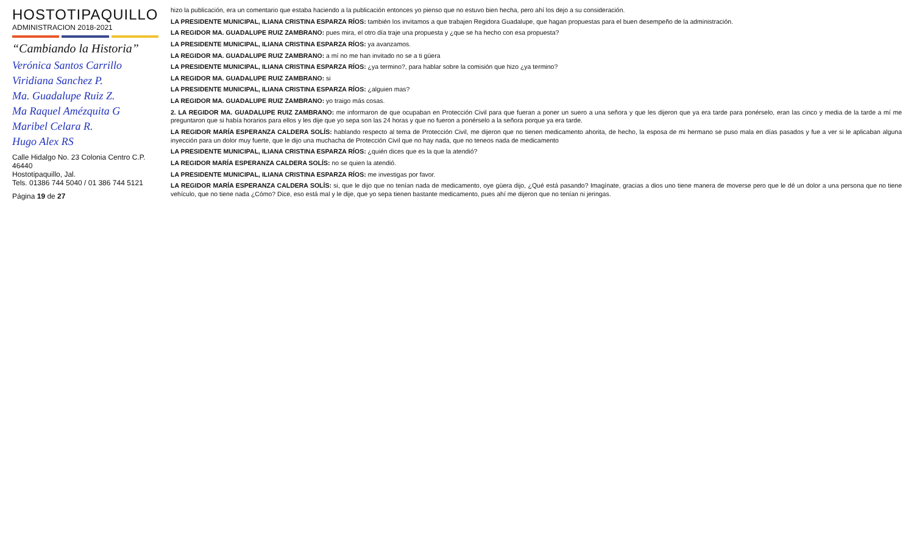HOSTOTIPAQUILLO
ADMINISTRACION 2018-2021
“Cambiando la Historia”
Verónica Santos Carrillo
Viridiana Sanchez P.
Ma. Guadalupe Ruiz Z.
Ma Raquel Amézquita G
Maribel Celara R.
Hugo Alex RS
Calle Hidalgo No. 23 Colonia Centro C.P. 46440
Hostotipaquillo, Jal.
Tels. 01386 744 5040 / 01 386 744 5121
Página 19 de 27
hizo la publicación, era un comentario que estaba haciendo a la publicación entonces yo pienso que no estuvo bien hecha, pero ahí los dejo a su consideración.
LA PRESIDENTE MUNICIPAL, ILIANA CRISTINA ESPARZA RÍOS: también los invitamos a que trabajen Regidora Guadalupe, que hagan propuestas para el buen desempeño de la administración.
LA REGIDOR MA. GUADALUPE RUIZ ZAMBRANO: pues mira, el otro día traje una propuesta y ¿que se ha hecho con esa propuesta?
LA PRESIDENTE MUNICIPAL, ILIANA CRISTINA ESPARZA RÍOS: ya avanzamos.
LA REGIDOR MA. GUADALUPE RUIZ ZAMBRANO: a mí no me han invitado no se a ti güera
LA PRESIDENTE MUNICIPAL, ILIANA CRISTINA ESPARZA RÍOS: ¿ya termino?, para hablar sobre la comisión que hizo ¿ya termino?
LA REGIDOR MA. GUADALUPE RUIZ ZAMBRANO: si
LA PRESIDENTE MUNICIPAL, ILIANA CRISTINA ESPARZA RÍOS: ¿alguien mas?
LA REGIDOR MA. GUADALUPE RUIZ ZAMBRANO: yo traigo más cosas.
2. LA REGIDOR MA. GUADALUPE RUIZ ZAMBRANO: me informaron de que ocupaban en Protección Civil para que fueran a poner un suero a una señora y que les dijeron que ya era tarde para ponérselo, eran las cinco y media de la tarde a mí me preguntaron que si había horarios para ellos y les dije que yo sepa son las 24 horas y que no fueron a ponérselo a la señora porque ya era tarde.
LA REGIDOR MARÍA ESPERANZA CALDERA SOLÍS: hablando respecto al tema de Protección Civil, me dijeron que no tienen medicamento ahorita, de hecho, la esposa de mi hermano se puso mala en días pasados y fue a ver si le aplicaban alguna inyección para un dolor muy fuerte, que le dijo una muchacha de Protección Civil que no hay nada, que no teneos nada de medicamento
LA PRESIDENTE MUNICIPAL, ILIANA CRISTINA ESPARZA RÍOS: ¿quién dices que es la que la atendió?
LA REGIDOR MARÍA ESPERANZA CALDERA SOLÍS: no se quien la atendió.
LA PRESIDENTE MUNICIPAL, ILIANA CRISTINA ESPARZA RÍOS: me investigas por favor.
LA REGIDOR MARÍA ESPERANZA CALDERA SOLÍS: si, que le dijo que no tenían nada de medicamento, oye güera dijo, ¿Qué está pasando? Imagínate, gracias a dios uno tiene manera de moverse pero que le dé un dolor a una persona que no tiene vehículo, que no tiene nada ¿Cómo? Dice, eso está mal y le dije, que yo sepa tienen bastante medicamento, pues ahí me dijeron que no tenían ni jeringas.